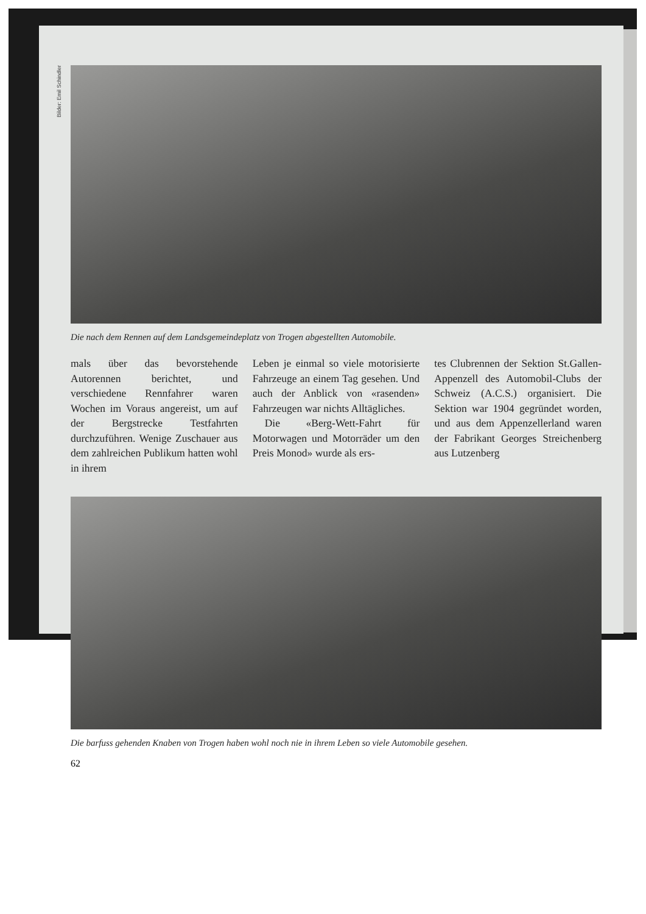Bilder: Emil Schindler
Die nach dem Rennen auf dem Landsgemeindeplatz von Trogen abgestellten Automobile.
mals über das bevorstehende Autorennen berichtet, und verschiedene Rennfahrer waren Wochen im Voraus angereist, um auf der Bergstrecke Testfahrten durchzuführen. Wenige Zuschauer aus dem zahlreichen Publikum hatten wohl in ihrem
Leben je einmal so viele motorisierte Fahrzeuge an einem Tag gesehen. Und auch der Anblick von «rasenden» Fahrzeugen war nichts Alltägliches.
Die «Berg-Wett-Fahrt für Motorwagen und Motorräder um den Preis Monod» wurde als ers-
tes Clubrennen der Sektion St.Gallen-Appenzell des Automobil-Clubs der Schweiz (A.C.S.) organisiert. Die Sektion war 1904 gegründet worden, und aus dem Appenzellerland waren der Fabrikant Georges Streichenberg aus Lutzenberg
Die barfuss gehenden Knaben von Trogen haben wohl noch nie in ihrem Leben so viele Automobile gesehen.
62